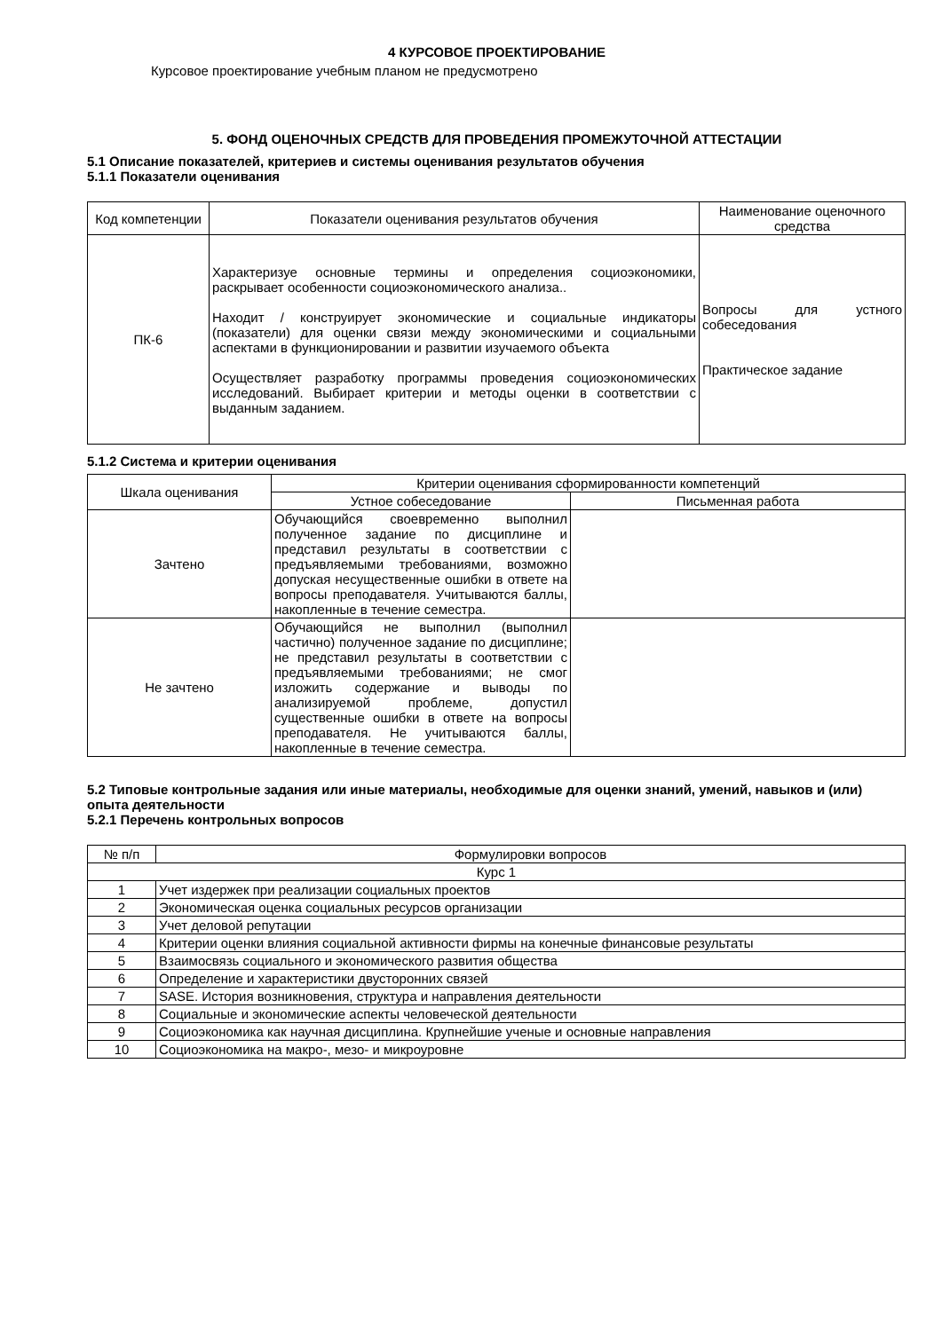4 КУРСОВОЕ ПРОЕКТИРОВАНИЕ
Курсовое проектирование учебным планом не предусмотрено
5. ФОНД ОЦЕНОЧНЫХ СРЕДСТВ ДЛЯ ПРОВЕДЕНИЯ ПРОМЕЖУТОЧНОЙ АТТЕСТАЦИИ
5.1 Описание показателей, критериев и системы оценивания результатов обучения
5.1.1 Показатели оценивания
| Код компетенции | Показатели оценивания результатов обучения | Наименование оценочного средства |
| --- | --- | --- |
| ПК-6 | Характеризуе основные термины и определения социоэкономики, раскрывает особенности социоэкономического анализа.. Находит / конструирует экономические и социальные индикаторы (показатели) для оценки связи между экономическими и социальными аспектами в функционировании и развитии изучаемого объекта Осуществляет разработку программы проведения социоэкономических исследований. Выбирает критерии и методы оценки в соответствии с выданным заданием. | Вопросы для устного собеседования Практическое задание |
5.1.2 Система и критерии оценивания
| Шкала оценивания | Критерии оценивания сформированности компетенций | |
| --- | --- | --- |
| | Устное собеседование | Письменная работа |
| Зачтено | Обучающийся своевременно выполнил полученное задание по дисциплине и представил результаты в соответствии с предъявляемыми требованиями, возможно допуская несущественные ошибки в ответе на вопросы преподавателя. Учитываются баллы, накопленные в течение семестра. | |
| Не зачтено | Обучающийся не выполнил (выполнил частично) полученное задание по дисциплине; не представил результаты в соответствии с предъявляемыми требованиями; не смог изложить содержание и выводы по анализируемой проблеме, допустил существенные ошибки в ответе на вопросы преподавателя. Не учитываются баллы, накопленные в течение семестра. | |
5.2 Типовые контрольные задания или иные материалы, необходимые для оценки знаний, умений, навыков и (или) опыта деятельности
5.2.1 Перечень контрольных вопросов
| № п/п | Формулировки вопросов |
| --- | --- |
| Курс 1 | |
| 1 | Учет издержек при реализации социальных проектов |
| 2 | Экономическая оценка социальных ресурсов организации |
| 3 | Учет деловой репутации |
| 4 | Критерии оценки влияния социальной активности фирмы на конечные финансовые результаты |
| 5 | Взаимосвязь социального и экономического развития общества |
| 6 | Определение и характеристики двусторонних связей |
| 7 | SASE. История возникновения, структура и направления деятельности |
| 8 | Социальные и экономические аспекты человеческой деятельности |
| 9 | Социоэкономика как научная дисциплина. Крупнейшие ученые и основные направления |
| 10 | Социоэкономика на макро-, мезо- и микроуровне |